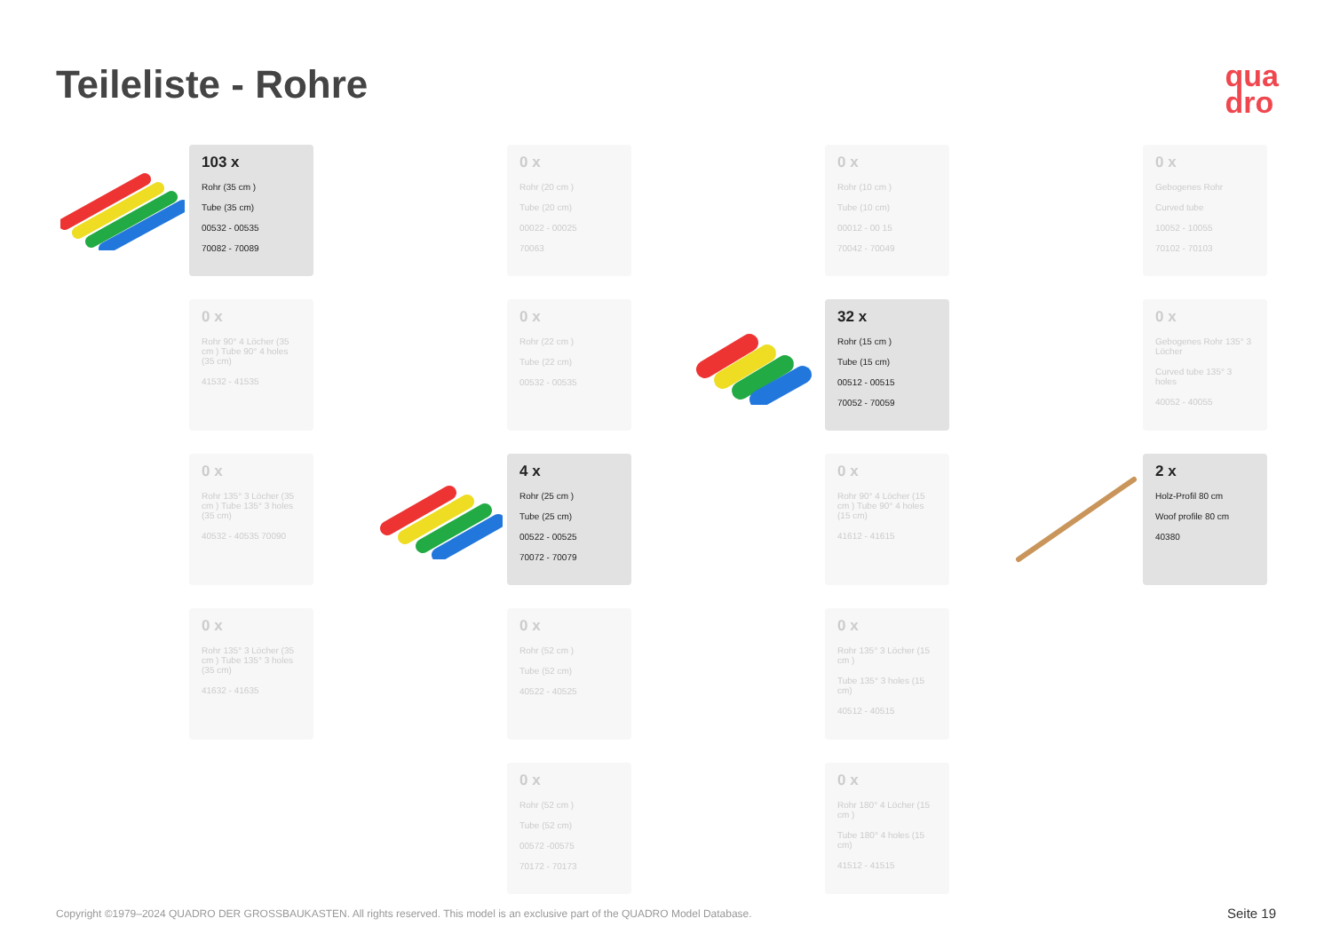Teileliste - Rohre
qua
dro
103 x
Rohr (35 cm )
Tube (35 cm)
00532 - 00535
70082 - 70089
0 x
Rohr (20 cm )
Tube (20 cm)
00022 - 00025
70063
0 x
Rohr (10 cm )
Tube (10 cm)
00012 - 00 15
70042 - 70049
0 x
Gebogenes Rohr
Curved tube
10052 - 10055
70102 - 70103
0 x
Rohr 90° 4 Löcher (35 cm ) Tube 90° 4 holes (35 cm)
41532 - 41535
0 x
Rohr (22 cm )
Tube (22 cm)
00532 - 00535
32 x
Rohr (15 cm )
Tube (15 cm)
00512 - 00515
70052 - 70059
0 x
Gebogenes Rohr 135° 3 Löcher
Curved tube 135° 3 holes
40052 - 40055
0 x
Rohr 135° 3 Löcher (35 cm ) Tube 135° 3 holes (35 cm)
40532 - 40535 70090
4 x
Rohr (25 cm )
Tube (25 cm)
00522 - 00525
70072 - 70079
0 x
Rohr 90° 4 Löcher (15 cm ) Tube 90° 4 holes (15 cm)
41612 - 41615
2 x
Holz-Profil 80 cm
Woof profile 80 cm
40380
0 x
Rohr 135° 3 Löcher (35 cm ) Tube 135° 3 holes (35 cm)
41632 - 41635
0 x
Rohr (52 cm )
Tube (52 cm)
40522 - 40525
0 x
Rohr 135° 3 Löcher (15 cm )
Tube 135° 3 holes (15 cm)
40512 - 40515
0 x
Rohr (52 cm )
Tube (52 cm)
00572 -00575
70172 - 70173
0 x
Rohr 180° 4 Löcher (15 cm )
Tube 180° 4 holes (15 cm)
41512 - 41515
Copyright ©1979–2024 QUADRO DER GROSSBAUKASTEN. All rights reserved. This model is an exclusive part of the QUADRO Model Database.
Seite 19